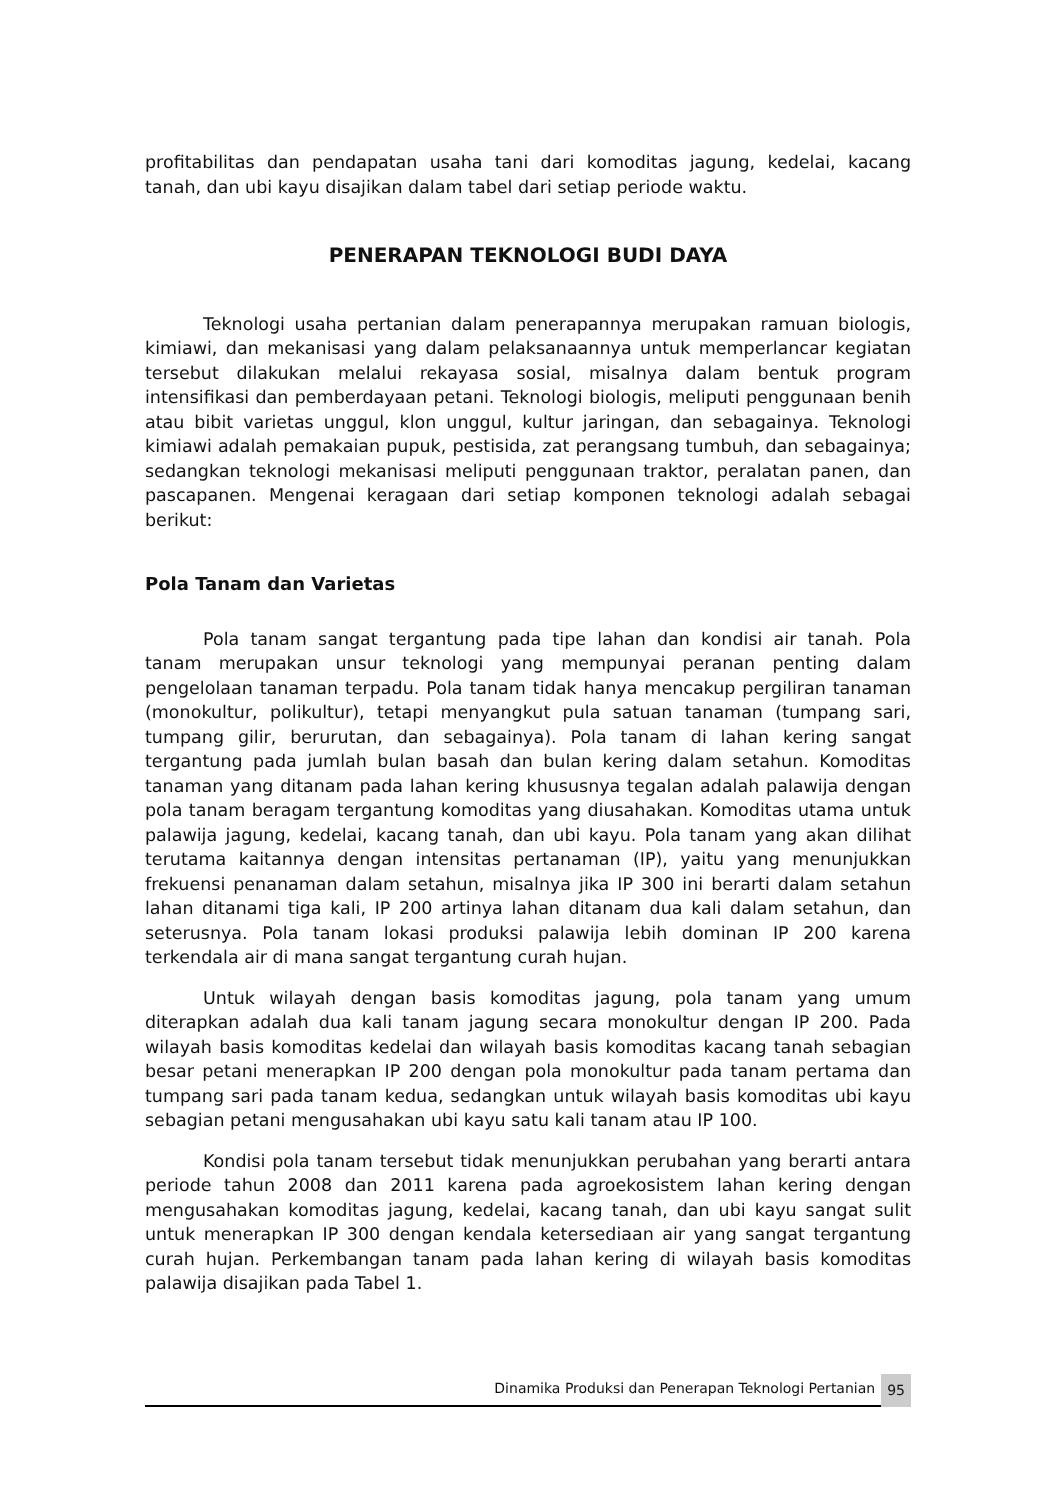profitabilitas dan pendapatan usaha tani dari komoditas jagung, kedelai, kacang tanah, dan ubi kayu disajikan dalam tabel dari setiap periode waktu.
PENERAPAN TEKNOLOGI BUDI DAYA
Teknologi usaha pertanian dalam penerapannya merupakan ramuan biologis, kimiawi, dan mekanisasi yang dalam pelaksanaannya untuk memperlancar kegiatan tersebut dilakukan melalui rekayasa sosial, misalnya dalam bentuk program intensifikasi dan pemberdayaan petani. Teknologi biologis, meliputi penggunaan benih atau bibit varietas unggul, klon unggul, kultur jaringan, dan sebagainya. Teknologi kimiawi adalah pemakaian pupuk, pestisida, zat perangsang tumbuh, dan sebagainya; sedangkan teknologi mekanisasi meliputi penggunaan traktor, peralatan panen, dan pascapanen. Mengenai keragaan dari setiap komponen teknologi adalah sebagai berikut:
Pola Tanam dan Varietas
Pola tanam sangat tergantung pada tipe lahan dan kondisi air tanah. Pola tanam merupakan unsur teknologi yang mempunyai peranan penting dalam pengelolaan tanaman terpadu. Pola tanam tidak hanya mencakup pergiliran tanaman (monokultur, polikultur), tetapi menyangkut pula satuan tanaman (tumpang sari, tumpang gilir, berurutan, dan sebagainya). Pola tanam di lahan kering sangat tergantung pada jumlah bulan basah dan bulan kering dalam setahun. Komoditas tanaman yang ditanam pada lahan kering khususnya tegalan adalah palawija dengan pola tanam beragam tergantung komoditas yang diusahakan. Komoditas utama untuk palawija jagung, kedelai, kacang tanah, dan ubi kayu. Pola tanam yang akan dilihat terutama kaitannya dengan intensitas pertanaman (IP), yaitu yang menunjukkan frekuensi penanaman dalam setahun, misalnya jika IP 300 ini berarti dalam setahun lahan ditanami tiga kali, IP 200 artinya lahan ditanam dua kali dalam setahun, dan seterusnya. Pola tanam lokasi produksi palawija lebih dominan IP 200 karena terkendala air di mana sangat tergantung curah hujan.
Untuk wilayah dengan basis komoditas jagung, pola tanam yang umum diterapkan adalah dua kali tanam jagung secara monokultur dengan IP 200. Pada wilayah basis komoditas kedelai dan wilayah basis komoditas kacang tanah sebagian besar petani menerapkan IP 200 dengan pola monokultur pada tanam pertama dan tumpang sari pada tanam kedua, sedangkan untuk wilayah basis komoditas ubi kayu sebagian petani mengusahakan ubi kayu satu kali tanam atau IP 100.
Kondisi pola tanam tersebut tidak menunjukkan perubahan yang berarti antara periode tahun 2008 dan 2011 karena pada agroekosistem lahan kering dengan mengusahakan komoditas jagung, kedelai, kacang tanah, dan ubi kayu sangat sulit untuk menerapkan IP 300 dengan kendala ketersediaan air yang sangat tergantung curah hujan. Perkembangan tanam pada lahan kering di wilayah basis komoditas palawija disajikan pada Tabel 1.
Dinamika Produksi dan Penerapan Teknologi Pertanian
95